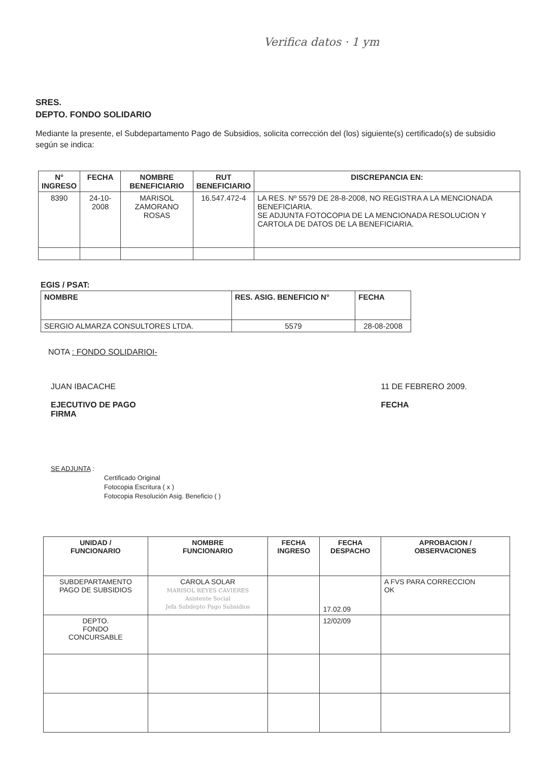Verifica datos · 1 ym
SRES.
DEPTO. FONDO SOLIDARIO
Mediante la presente, el Subdepartamento Pago de Subsidios, solicita corrección del (los) siguiente(s) certificado(s) de subsidio según se indica:
| N° INGRESO | FECHA | NOMBRE BENEFICIARIO | RUT BENEFICIARIO | DISCREPANCIA EN: |
| --- | --- | --- | --- | --- |
| 8390 | 24-10-2008 | MARISOL ZAMORANO ROSAS | 16.547.472-4 | LA RES. Nº 5579 DE 28-8-2008, NO REGISTRA A LA MENCIONADA BENEFICIARIA. SE ADJUNTA FOTOCOPIA DE LA MENCIONADA RESOLUCION Y CARTOLA DE DATOS DE LA BENEFICIARIA. |
EGIS / PSAT:
| NOMBRE | RES. ASIG. BENEFICIO N° | FECHA |
| --- | --- | --- |
| SERGIO ALMARZA CONSULTORES LTDA. | 5579 | 28-08-2008 |
NOTA : FONDO SOLIDARIOI-
JUAN IBACACHE
EJECUTIVO DE PAGO
FIRMA
11 DE FEBRERO 2009.
FECHA
SE ADJUNTA :
Certificado Original
Fotocopia Escritura ( x )
Fotocopia Resolución Asig. Beneficio ( )
| UNIDAD / FUNCIONARIO | NOMBRE FUNCIONARIO | FECHA INGRESO | FECHA DESPACHO | APROBACION / OBSERVACIONES |
| --- | --- | --- | --- | --- |
| SUBDEPARTAMENTO PAGO DE SUBSIDIOS | CAROLA SOLAR MARISOL REYES CAVIERES Asistente Social Jefa Subdepto Pago Subsidios | | 17.02.09 | A FVS PARA CORRECCION OK |
| DEPTO. FONDO CONCURSABLE | | | 12/02/09 | |